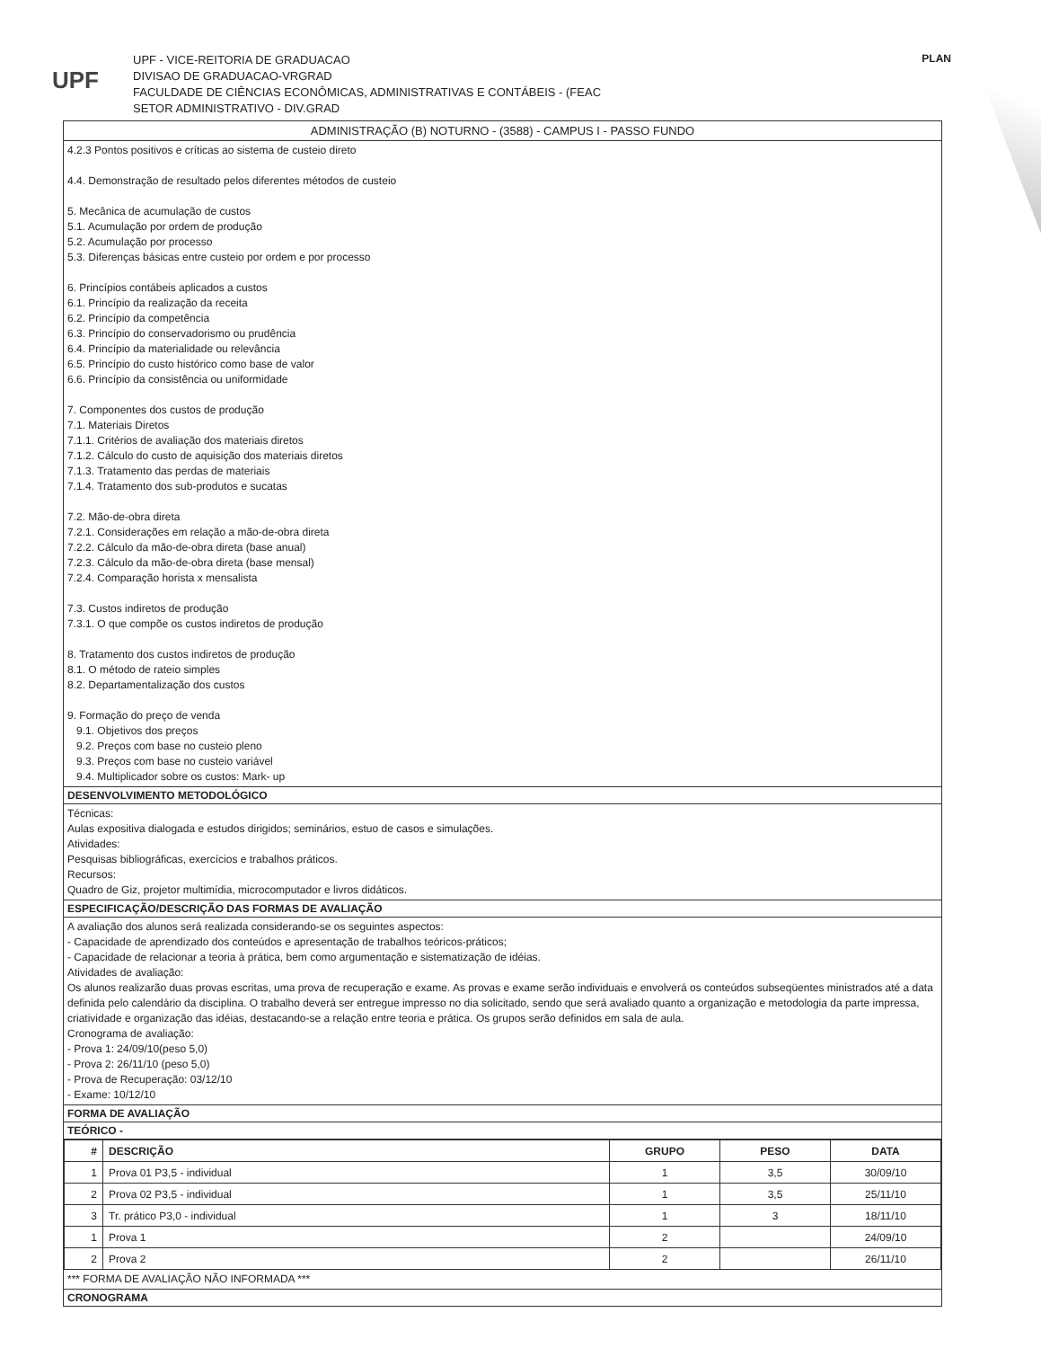UPF
UPF - VICE-REITORIA DE GRADUACAO
DIVISAO DE GRADUACAO-VRGRAD
FACULDADE DE CIÊNCIAS ECONÔMICAS, ADMINISTRATIVAS E CONTÁBEIS - (FEAC
SETOR ADMINISTRATIVO - DIV.GRAD
PLAN
ADMINISTRAÇÃO (B) NOTURNO - (3588) - CAMPUS I - PASSO FUNDO
4.2.3 Pontos positivos e críticas ao sistema de custeio direto
4.4. Demonstração de resultado pelos diferentes métodos de custeio
5. Mecânica de acumulação de custos
5.1. Acumulação por ordem de produção
5.2. Acumulação por processo
5.3. Diferenças básicas entre custeio por ordem e por processo
6. Princípios contábeis aplicados a custos
6.1. Princípio da realização da receita
6.2. Princípio da competência
6.3. Princípio do conservadorismo ou prudência
6.4. Princípio da materialidade ou relevância
6.5. Princípio do custo histórico como base de valor
6.6. Princípio da consistência ou uniformidade
7. Componentes dos custos de produção
7.1. Materiais Diretos
7.1.1. Critérios de avaliação dos materiais diretos
7.1.2. Cálculo do custo de aquisição dos materiais diretos
7.1.3. Tratamento das perdas de materiais
7.1.4. Tratamento dos sub-produtos e sucatas
7.2. Mão-de-obra direta
7.2.1. Considerações em relação a mão-de-obra direta
7.2.2. Cálculo da mão-de-obra direta (base anual)
7.2.3. Cálculo da mão-de-obra direta (base mensal)
7.2.4. Comparação horista x mensalista
7.3. Custos indiretos de produção
7.3.1. O que compõe os custos indiretos de produção
8. Tratamento dos custos indiretos de produção
8.1. O método de rateio simples
8.2. Departamentalização dos custos
9. Formação do preço de venda
9.1. Objetivos dos preços
9.2. Preços com base no custeio pleno
9.3. Preços com base no custeio variável
9.4. Multiplicador sobre os custos: Mark- up
DESENVOLVIMENTO METODOLÓGICO
Técnicas:
Aulas expositiva dialogada e estudos dirigidos; seminários, estuo de casos e simulações.
Atividades:
Pesquisas bibliográficas, exercícios e trabalhos práticos.
Recursos:
Quadro de Giz, projetor multimídia, microcomputador e livros didáticos.
ESPECIFICAÇÃO/DESCRIÇÃO DAS FORMAS DE AVALIAÇÃO
A avaliação dos alunos será realizada considerando-se os seguintes aspectos:
- Capacidade de aprendizado dos conteúdos e apresentação de trabalhos teóricos-práticos;
- Capacidade de relacionar a teoria à prática, bem como argumentação e sistematização de idéias.
Atividades de avaliação:
Os alunos realizarão duas provas escritas, uma prova de recuperação e exame. As provas e exame serão individuais e envolverá os conteúdos subseqüentes ministrados até a data definida pelo calendário da disciplina. O trabalho deverá ser entregue impresso no dia solicitado, sendo que será avaliado quanto a organização e metodologia da parte impressa, criatividade e organização das idéias, destacando-se a relação entre teoria e prática. Os grupos serão definidos em sala de aula.
Cronograma de avaliação:
- Prova 1: 24/09/10(peso 5,0)
- Prova 2: 26/11/10 (peso 5,0)
- Prova de Recuperação: 03/12/10
- Exame: 10/12/10
FORMA DE AVALIAÇÃO
TEÓRICO -
| # | DESCRIÇÃO | GRUPO | PESO | DATA |
| --- | --- | --- | --- | --- |
| 1 | Prova 01 P3,5 - individual | 1 | 3,5 | 30/09/10 |
| 2 | Prova 02 P3,5 - individual | 1 | 3,5 | 25/11/10 |
| 3 | Tr. prático P3,0 - individual | 1 | 3 | 18/11/10 |
| 1 | Prova 1 | 2 | | 24/09/10 |
| 2 | Prova 2 | 2 | | 26/11/10 |
*** FORMA DE AVALIAÇÃO NÃO INFORMADA ***
CRONOGRAMA